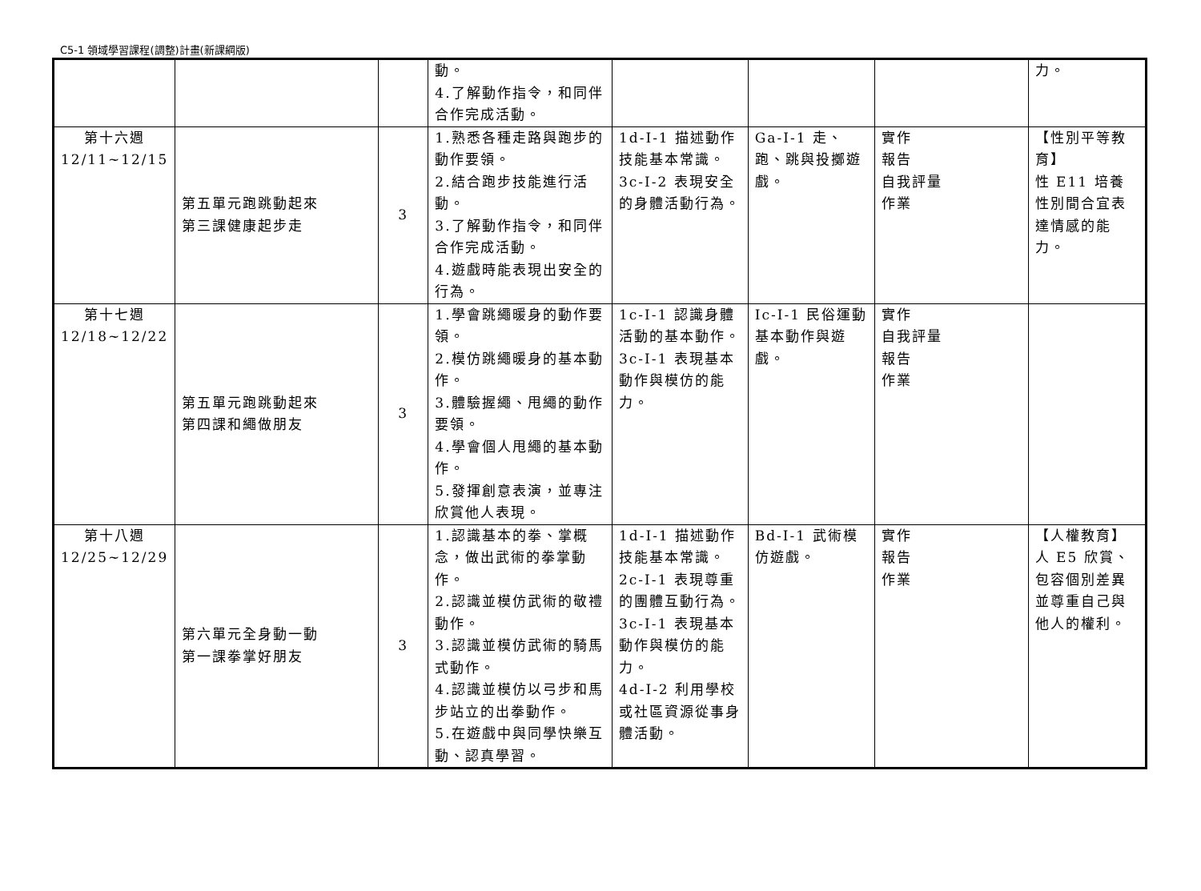C5-1 領域學習課程(調整)計畫(新課綱版)
| | | | 動。 4.了解動作指令，和同伴合作完成活動。 | | | | 力。 |
| 第十六週 12/11~12/15 | 第五單元跑跳動起來 第三課健康起步走 | 3 | 1.熟悉各種走路與跑步的動作要領。 2.結合跑步技能進行活動。 3.了解動作指令，和同伴合作完成活動。 4.遊戲時能表現出安全的行為。 | 1d-I-1 描述動作技能基本常識。 3c-I-2 表現安全的身體活動行為。 | Ga-I-1 走、跑、跳與投擲遊戲。 | 實作 報告 自我評量 作業 | 【性別平等教育】 性 E11 培養性別間合宜表達情感的能力。 |
| 第十七週 12/18~12/22 | 第五單元跑跳動起來 第四課和繩做朋友 | 3 | 1.學會跳繩暖身的動作要領。 2.模仿跳繩暖身的基本動作。 3.體驗握繩、甩繩的動作要領。 4.學會個人甩繩的基本動作。 5.發揮創意表演，並專注欣賞他人表現。 | 1c-I-1 認識身體活動的基本動作。 3c-I-1 表現基本動作與模仿的能力。 | Ic-I-1 民俗運動基本動作與遊戲。 | 實作 自我評量 報告 作業 | |
| 第十八週 12/25~12/29 | 第六單元全身動一動 第一課拳掌好朋友 | 3 | 1.認識基本的拳、掌概念，做出武術的拳掌動作。 2.認識並模仿武術的敬禮動作。 3.認識並模仿武術的騎馬式動作。 4.認識並模仿以弓步和馬步站立的出拳動作。 5.在遊戲中與同學快樂互動、認真學習。 | 1d-I-1 描述動作技能基本常識。 2c-I-1 表現尊重的團體互動行為。 3c-I-1 表現基本動作與模仿的能力。 4d-I-2 利用學校或社區資源從事身體活動。 | Bd-I-1 武術模仿遊戲。 | 實作 報告 作業 | 【人權教育】 人 E5 欣賞、包容個別差異並尊重自己與他人的權利。 |